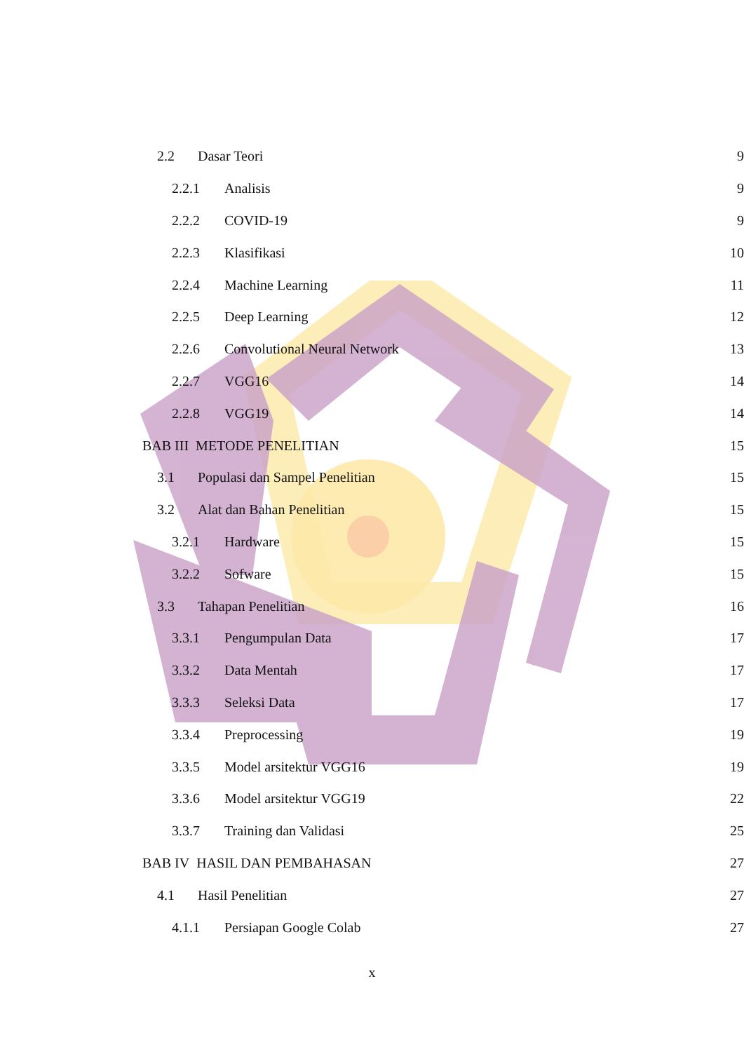2.2 Dasar Teori 9
2.2.1 Analisis 9
2.2.2 COVID-19 9
2.2.3 Klasifikasi 10
2.2.4 Machine Learning 11
2.2.5 Deep Learning 12
2.2.6 Convolutional Neural Network 13
2.2.7 VGG16 14
2.2.8 VGG19 14
BAB III METODE PENELITIAN 15
3.1 Populasi dan Sampel Penelitian 15
3.2 Alat dan Bahan Penelitian 15
3.2.1 Hardware 15
3.2.2 Sofware 15
3.3 Tahapan Penelitian 16
3.3.1 Pengumpulan Data 17
3.3.2 Data Mentah 17
3.3.3 Seleksi Data 17
3.3.4 Preprocessing 19
3.3.5 Model arsitektur VGG16 19
3.3.6 Model arsitektur VGG19 22
3.3.7 Training dan Validasi 25
BAB IV HASIL DAN PEMBAHASAN 27
4.1 Hasil Penelitian 27
4.1.1 Persiapan Google Colab 27
x